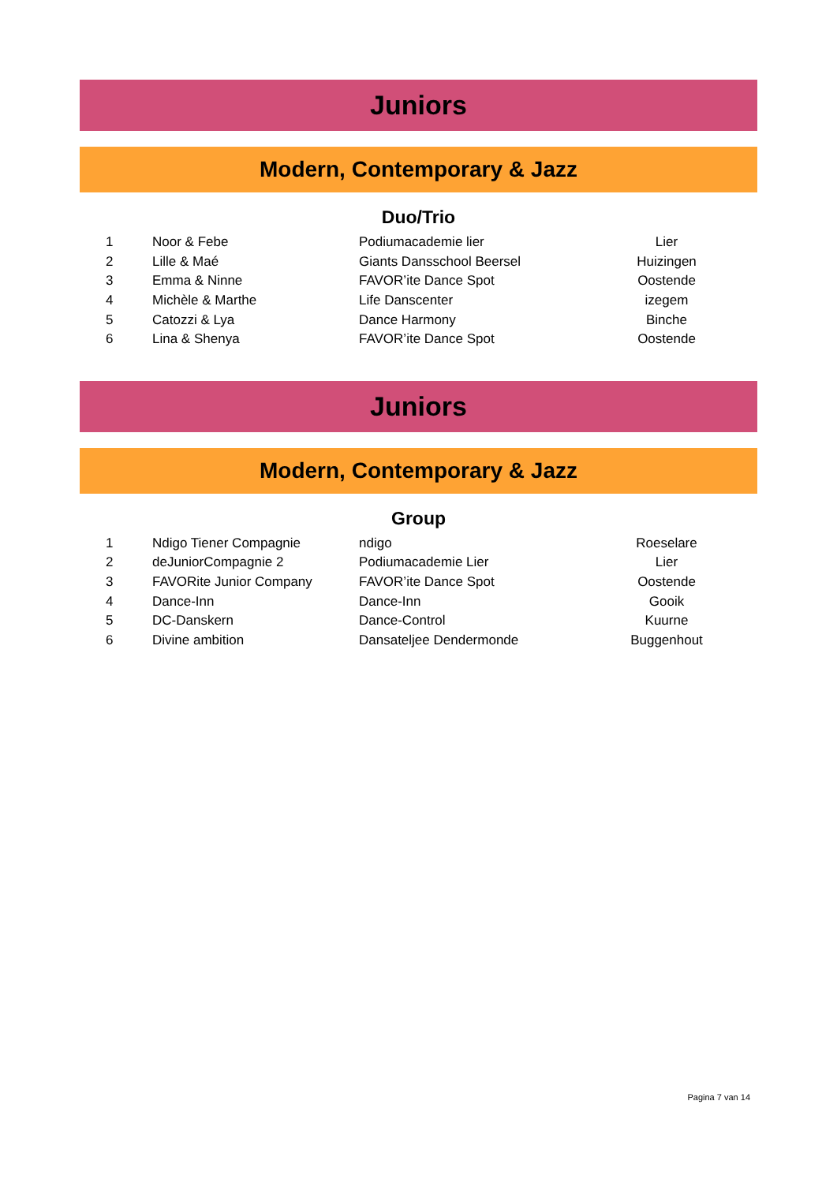Juniors
Modern, Contemporary & Jazz
Duo/Trio
| 1 | Noor & Febe | Podiumacademie lier | Lier |
| 2 | Lille & Maé | Giants Dansschool Beersel | Huizingen |
| 3 | Emma & Ninne | FAVOR’ite Dance Spot | Oostende |
| 4 | Michèle & Marthe | Life Danscenter | izegem |
| 5 | Catozzi & Lya | Dance Harmony | Binche |
| 6 | Lina & Shenya | FAVOR’ite Dance Spot | Oostende |
Juniors
Modern, Contemporary & Jazz
Group
| 1 | Ndigo Tiener Compagnie | ndigo | Roeselare |
| 2 | deJuniorCompagnie 2 | Podiumacademie Lier | Lier |
| 3 | FAVORite Junior Company | FAVOR’ite Dance Spot | Oostende |
| 4 | Dance-Inn | Dance-Inn | Gooik |
| 5 | DC-Danskern | Dance-Control | Kuurne |
| 6 | Divine ambition | Dansateljee Dendermonde | Buggenhout |
Pagina 7 van 14